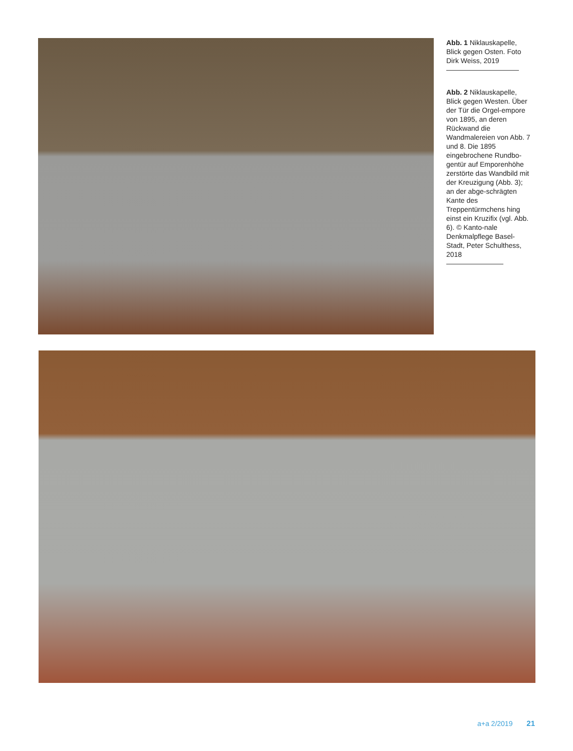Abb. 1 Niklauskapelle, Blick gegen Osten. Foto Dirk Weiss, 2019
Abb. 2 Niklauskapelle, Blick gegen Westen. Über der Tür die Orgel-empore von 1895, an deren Rückwand die Wandmalereien von Abb. 7 und 8. Die 1895 eingebrochene Rundbo-gentür auf Emporenhöhe zerstörte das Wandbild mit der Kreuzigung (Abb. 3); an der abge-schrägten Kante des Treppentürmchens hing einst ein Kruzifix (vgl. Abb. 6). © Kanto-nale Denkmalpflege Basel-Stadt, Peter Schulthess, 2018
a+a 2/2019 21